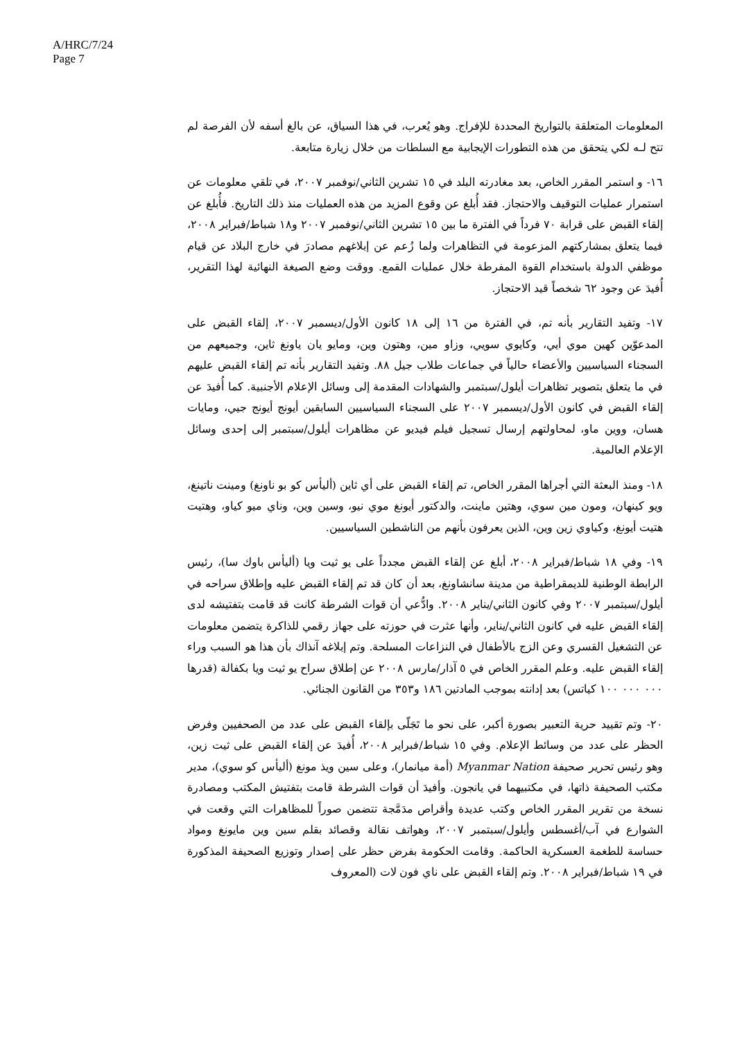A/HRC/7/24
Page 7
المعلومات المتعلقة بالتواريخ المحددة للإفراج. وهو يُعرب، في هذا السياق، عن بالغ أسفه لأن الفرصة لم تتح لـه لكي يتحقق من هذه التطورات الإيجابية مع السلطات من خلال زيارة متابعة.
١٦- و استمر المقرر الخاص، بعد مغادرته البلد في ١٥ تشرين الثاني/نوفمبر ٢٠٠٧، في تلقي معلومات عن استمرار عمليات التوقيف والاحتجاز. فقد أُبلغ عن وقوع المزيد من هذه العمليات منذ ذلك التاريخ. فأُبلغ عن إلقاء القبض على قرابة ٧٠ فرداً في الفترة ما بين ١٥ تشرين الثاني/نوفمبر ٢٠٠٧ و١٨ شباط/فبراير ٢٠٠٨، فيما يتعلق بمشاركتهم المزعومة في التظاهرات ولما زُعم عن إبلاغهم مصادرَ في خارج البلاد عن قيام موظفي الدولة باستخدام القوة المفرطة خلال عمليات القمع. ووقت وضع الصيغة النهائية لهذا التقرير، أُفيدَ عن وجود ٦٢ شخصاً قيد الاحتجاز.
١٧- وتفيد التقارير بأنه تم، في الفترة من ١٦ إلى ١٨ كانون الأول/ديسمبر ٢٠٠٧، إلقاء القبض على المدعوّين كهين موي أيي، وكايوي سويي، وزاو مين، وهتون وين، ومايو يان ياونغ ثاين، وجميعهم من السجناء السياسيين والأعضاء حالياً في جماعات طلاب جيل ٨٨. وتفيد التقارير بأنه تم إلقاء القبض عليهم في ما يتعلق بتصوير تظاهرات أيلول/سبتمبر والشهادات المقدمة إلى وسائل الإعلام الأجنبية. كما أُفيدَ عن إلقاء القبض في كانون الأول/ديسمبر ٢٠٠٧ على السجناء السياسيين السابقين أيونج أيونج جيي، ومايات هسان، ووين ماو، لمحاولتهم إرسال تسجيل فيلم فيديو عن مظاهرات أيلول/سبتمبر إلى إحدى وسائل الإعلام العالمية.
١٨- ومنذ البعثة التي أجراها المقرر الخاص، تم إلقاء القبض على أي ثاين (أليأس كو بو ناونغ) ومينت ناتينغ، ويو كينهان، ومون مين سوي، وهتين ماينت، والدكتور أيونغ موي نيو، وسين وين، وناي ميو كياو، وهتيت هتيت أيونغ، وكياوي زين وين، الذين يعرفون بأنهم من الناشطين السياسيين.
١٩- وفي ١٨ شباط/فبراير ٢٠٠٨، أبلغ عن إلقاء القبض مجدداً على يو ثيت ويا (أليأس باوك سا)، رئيس الرابطة الوطنية للديمقراطية من مدينة سانشاونغ، بعد أن كان قد تم إلقاء القبض عليه وإطلاق سراحه في أيلول/سبتمبر ٢٠٠٧ وفي كانون الثاني/يناير ٢٠٠٨. وادُّعي أن قوات الشرطة كانت قد قامت بتفتيشه لدى إلقاء القبض عليه في كانون الثاني/يناير، وأنها عثرت في حوزته على جهاز رقمي للذاكرة يتضمن معلومات عن التشغيل القسري وعن الزج بالأطفال في النزاعات المسلحة. وتم إبلاغه آنذاك بأن هذا هو السبب وراء إلقاء القبض عليه. وعلم المقرر الخاص في ٥ آذار/مارس ٢٠٠٨ عن إطلاق سراح يو ثيت ويا بكفالة (قدرها ٠٠٠ ٠٠٠ ١٠٠ كياتس) بعد إدانته بموجب المادتين ١٨٦ و٣٥٣ من القانون الجنائي.
٢٠- وتم تقييد حرية التعبير بصورة أكبر، على نحو ما تَجَلّى بإلقاء القبض على عدد من الصحفيين وفرض الحظر على عدد من وسائط الإعلام. وفي ١٥ شباط/فبراير ٢٠٠٨، أُفيدَ عن إلقاء القبض على ثيت زين، وهو رئيس تحرير صحيفة Myanmar Nation (أمة ميانمار)، وعلى سين ويذ مونغ (أليأس كو سوي)، مدير مكتب الصحيفة ذاتها، في مكتبيهما في يانجون. وأفيدَ أن قوات الشرطة قامت بتفتيش المكتب ومصادرة نسخة من تقرير المقرر الخاص وكتب عديدة وأقراص مدَمَّجة تتضمن صوراً للمظاهرات التي وقعت في الشوارع في آب/أغسطس وأيلول/سبتمبر ٢٠٠٧، وهواتف نقالة وقصائد بقلم سين وين مايونغ ومواد حساسة للطغمة العسكرية الحاكمة. وقامت الحكومة بفرض حظر على إصدار وتوزيع الصحيفة المذكورة في ١٩ شباط/فبراير ٢٠٠٨. وتم إلقاء القبض على ناي فون لات (المعروف